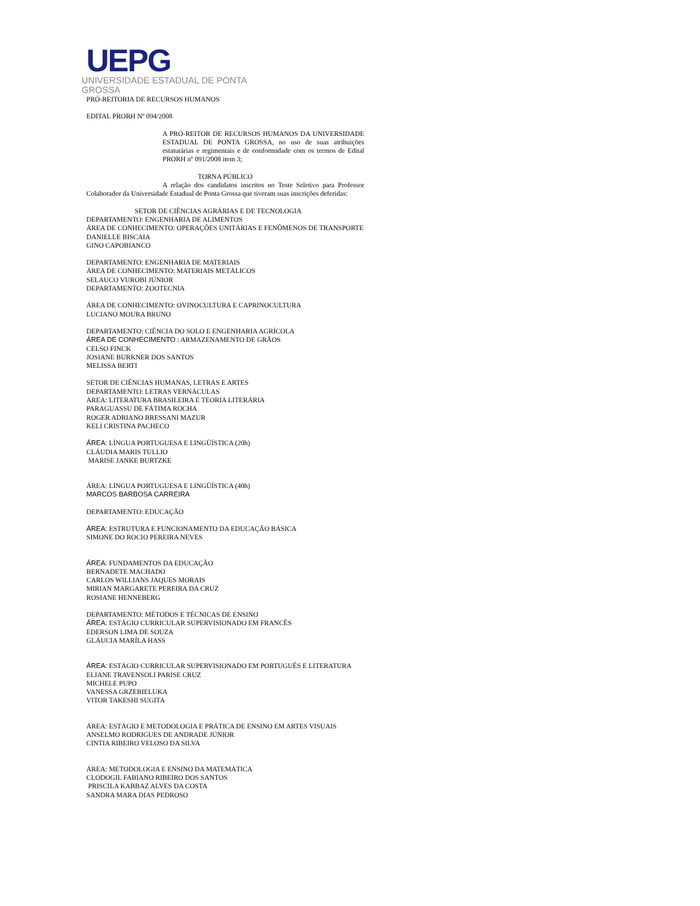UEPG
UNIVERSIDADE ESTADUAL DE PONTA GROSSA
PRÓ-REITORIA DE RECURSOS HUMANOS
EDITAL PRORH Nº 094/2008
A PRÓ-REITOR DE RECURSOS HUMANOS DA UNIVERSIDADE ESTADUAL DE PONTA GROSSA, no uso de suas atribuições estatutárias e regimentais e de conformidade com os termos de Edital PRORH nº 091/2008 item 3;
TORNA PÚBLICO
A relação dos candidatos inscritos no Teste Seletivo para Professor Colaborador da Universidade Estadual de Ponta Grossa que tiveram suas inscrições deferidas:
SETOR DE CIÊNCIAS AGRÁRIAS E DE TECNOLOGIA
DEPARTAMENTO: ENGENHARIA DE ALIMENTOS
ÁREA DE CONHECIMENTO: OPERAÇÕES UNITÁRIAS E FENÔMENOS DE TRANSPORTE
DANIELLE BISCAIA
GINO CAPOBIANCO
DEPARTAMENTO: ENGENHARIA DE MATERIAIS
ÁREA DE CONHECIMENTO: MATERIAIS METÁLICOS
SELAUCO VUROBI JÚNIOR
DEPARTAMENTO: ZOOTECNIA
ÁREA DE CONHECIMENTO: OVINOCULTURA E CAPRINOCULTURA
LUCIANO MOURA BRUNO
DEPARTAMENTO: CIÊNCIA DO SOLO E ENGENHARIA AGRÍCOLA
ÁREA DE CONHECIMENTO : ARMAZENAMENTO DE GRÃOS
CELSO FINCK
JOSIANE BURKNER DOS SANTOS
MELISSA BERTI
SETOR DE CIÊNCIAS HUMANAS, LETRAS E ARTES
DEPARTAMENTO: LETRAS VERNÁCULAS
ÁREA: LITERATURA BRASILEIRA E TEORIA LITERÁRIA
PARAGUASSU DE FÁTIMA ROCHA
ROGER ADRIANO BRESSANI MAZUR
KELI CRISTINA PACHECO
ÁREA: LÍNGUA PORTUGUESA E LINGÜÍSTICA (20h)
CLÁUDIA MARIS TULLIO
MARISE JANKE BURTZKE
ÁREA: LÍNGUA PORTUGUESA E LINGÜÍSTICA (40h)
MARCOS BARBOSA CARREIRA
DEPARTAMENTO: EDUCAÇÃO
ÁREA: ESTRUTURA E FUNCIONAMENTO DA EDUCAÇÃO BÁSICA
SIMONE DO ROCIO PEREIRA NEVES
ÁREA: FUNDAMENTOS DA EDUCAÇÃO
BERNADETE MACHADO
CARLOS WILLIANS JAQUES MORAIS
MIRIAN MARGARETE PEREIRA DA CRUZ
ROSIANE HENNEBERG
DEPARTAMENTO: MÉTODOS E TÉCNICAS DE ENSINO
ÁREA: ESTÁGIO CURRICULAR SUPERVISIONADO EM FRANCÊS
EDERSON LIMA DE SOUZA
GLÁUCIA MARÍLA HASS
ÁREA: ESTÁGIO CURRICULAR SUPERVISIONADO EM PORTUGUÊS E LITERATURA
ELIANE TRAVENSOLI PARISE CRUZ
MICHELE PUPO
VANESSA GRZEBIELUKA
VITOR TAKESHI SUGITA
ÁREA: ESTÁGIO E METODOLOGIA E PRÁTICA DE ENSINO EM ARTES VISUAIS
ANSELMO RODRIGUES DE ANDRADE JÚNIOR
CINTIA RIBEIRO VELOSO DA SILVA
ÁREA: METODOLOGIA E ENSINO DA MATEMÁTICA
CLODOGIL FABIANO RIBEIRO DOS SANTOS
PRISCILA KABBAZ ALVES DA COSTA
SANDRA MARA DIAS PEDROSO